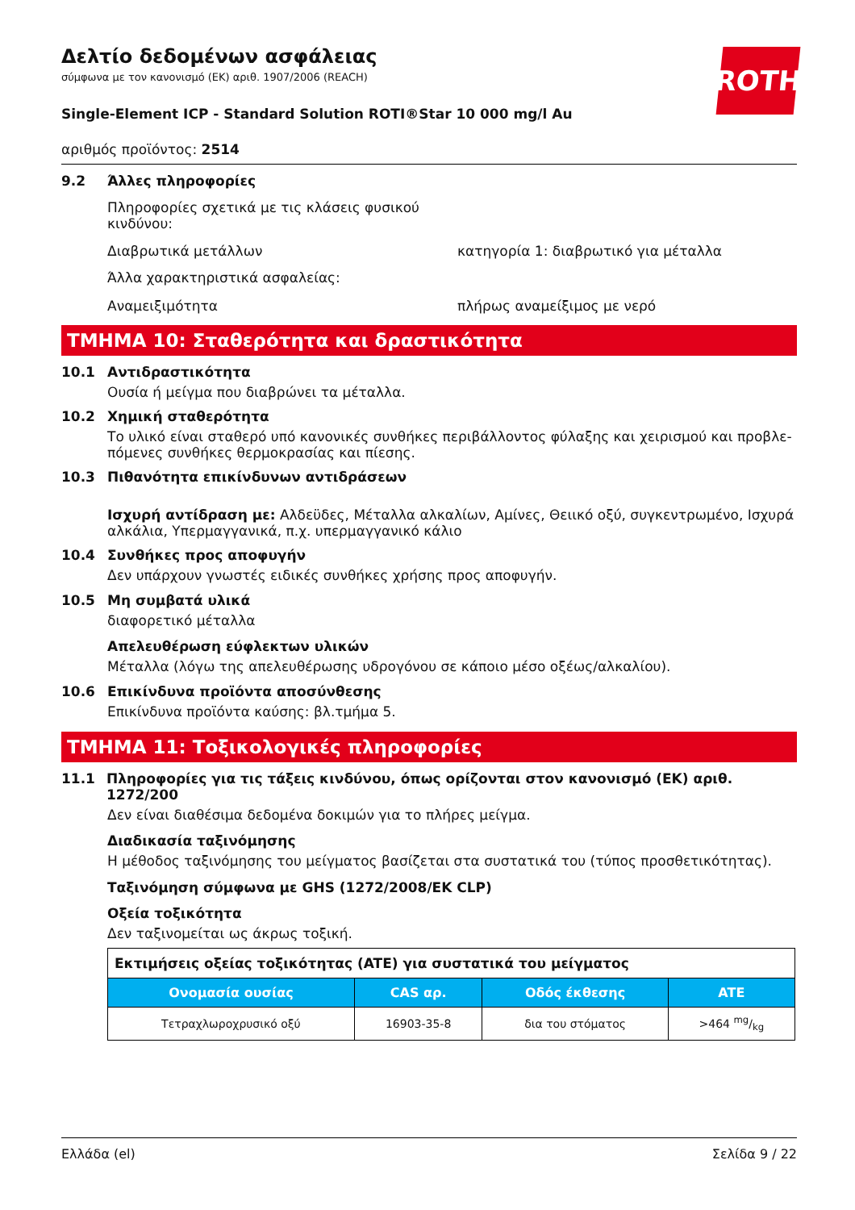ROTH
Δελτίο δεδομένων ασφάλειας
σύμφωνα με τον κανονισμό (ΕΚ) αριθ. 1907/2006 (REACH)
Single-Element ICP - Standard Solution ROTI®Star 10 000 mg/l Au
αριθμός προϊόντος: 2514
9.2 Άλλες πληροφορίες
Πληροφορίες σχετικά με τις κλάσεις φυσικού
κινδύνου:
Διαβρωτικά μετάλλων κατηγορία 1: διαβρωτικό για μέταλλα
Άλλα χαρακτηριστικά ασφαλείας:
Αναμειξιμότητα πλήρως αναμείξιμος με νερό
ΤΜΗΜΑ 10: Σταθερότητα και δραστικότητα
10.1 Αντιδραστικότητα
Ουσία ή μείγμα που διαβρώνει τα μέταλλα.
10.2 Χημική σταθερότητα
Το υλικό είναι σταθερό υπό κανονικές συνθήκες περιβάλλοντος φύλαξης και χειρισμού και προβλε-πόμενες συνθήκες θερμοκρασίας και πίεσης.
10.3 Πιθανότητα επικίνδυνων αντιδράσεων
Ισχυρή αντίδραση με: Αλδεϋδες, Μέταλλα αλκαλίων, Αμίνες, Θειικό οξύ, συγκεντρωμένο, Ισχυρά αλκάλια, Υπερμαγγανικά, π.χ. υπερμαγγανικό κάλιο
10.4 Συνθήκες προς αποφυγήν
Δεν υπάρχουν γνωστές ειδικές συνθήκες χρήσης προς αποφυγήν.
10.5 Μη συμβατά υλικά
διαφορετικό μέταλλα
Απελευθέρωση εύφλεκτων υλικών
Μέταλλα (λόγω της απελευθέρωσης υδρογόνου σε κάποιο μέσο οξέως/αλκαλίου).
10.6 Επικίνδυνα προϊόντα αποσύνθεσης
Επικίνδυνα προϊόντα καύσης: βλ.τμήμα 5.
ΤΜΗΜΑ 11: Τοξικολογικές πληροφορίες
11.1 Πληροφορίες για τις τάξεις κινδύνου, όπως ορίζονται στον κανονισμό (ΕΚ) αριθ. 1272/200
Δεν είναι διαθέσιμα δεδομένα δοκιμών για το πλήρες μείγμα.
Διαδικασία ταξινόμησης
Η μέθοδος ταξινόμησης του μείγματος βασίζεται στα συστατικά του (τύπος προσθετικότητας).
Ταξινόμηση σύμφωνα με GHS (1272/2008/ΕΚ CLP)
Οξεία τοξικότητα
Δεν ταξινομείται ως άκρως τοξική.
| Εκτιμήσεις οξείας τοξικότητας (ATE) για συστατικά του μείγματος | | | |
| Ονομασία ουσίας | CAS αρ. | Οδός έκθεσης | ATE |
| Τετραχλωροχρυσικό οξύ | 16903-35-8 | δια του στόματος | >464 mg/kg |
Ελλάδα (el) Σελίδα 9 / 22